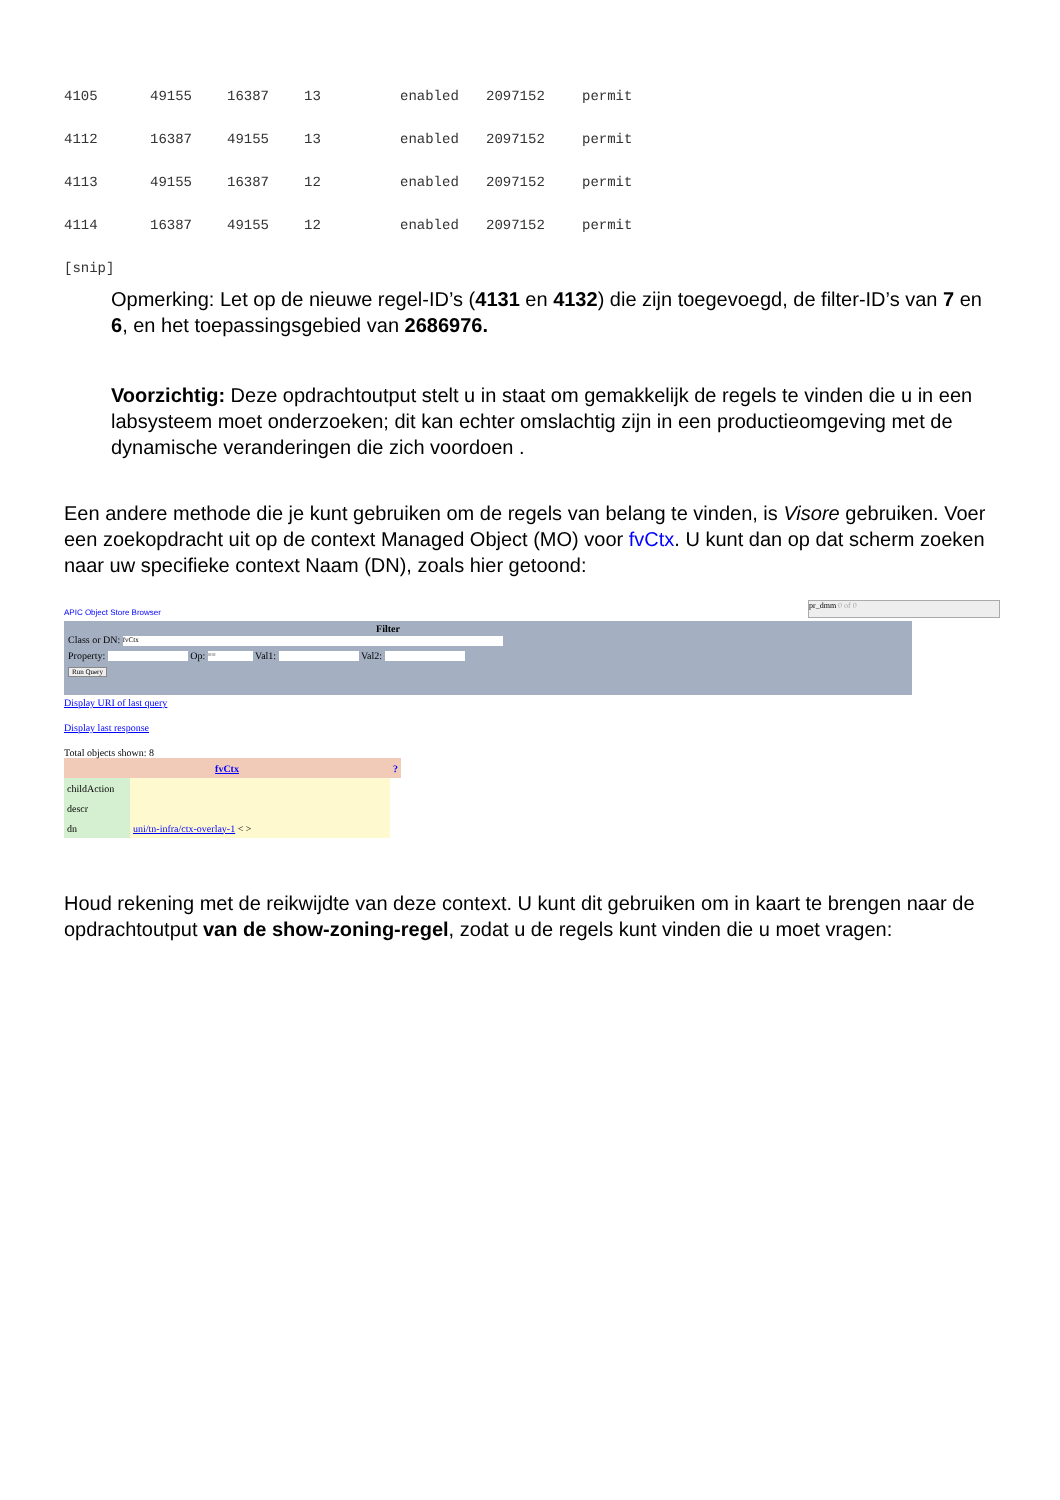| 4105 | 49155 | 16387 | 13 | enabled | 2097152 | permit |
| 4112 | 16387 | 49155 | 13 | enabled | 2097152 | permit |
| 4113 | 49155 | 16387 | 12 | enabled | 2097152 | permit |
| 4114 | 16387 | 49155 | 12 | enabled | 2097152 | permit |
[snip]
Opmerking: Let op de nieuwe regel-ID’s (4131 en 4132) die zijn toegevoegd, de filter-ID’s van 7 en 6, en het toepassingsgebied van 2686976.
Voorzichtig: Deze opdrachtoutput stelt u in staat om gemakkelijk de regels te vinden die u in een labsysteem moet onderzoeken; dit kan echter omslachtig zijn in een productieomgeving met de dynamische veranderingen die zich voordoen .
Een andere methode die je kunt gebruiken om de regels van belang te vinden, is Visore gebruiken. Voer een zoekopdracht uit op de context Managed Object (MO) voor fvCtx. U kunt dan op dat scherm zoeken naar uw specifieke context Naam (DN), zoals hier getoond:
pr_dmm 0 of 0
APIC Object Store Browser
Filter
Class or DN: fvCtx
Property: Op: == Val1: Val2:
Run Query
Display URI of last query
Display last response
Total objects shown: 8
| fvCtx | | ? |
| --- | --- | --- |
| childAction | | |
| descr | | |
| dn | uni/tn-infra/ctx-overlay-1 < > | |
Houd rekening met de reikwijdte van deze context. U kunt dit gebruiken om in kaart te brengen naar de opdrachtoutput van de show-zoning-regel, zodat u de regels kunt vinden die u moet vragen: